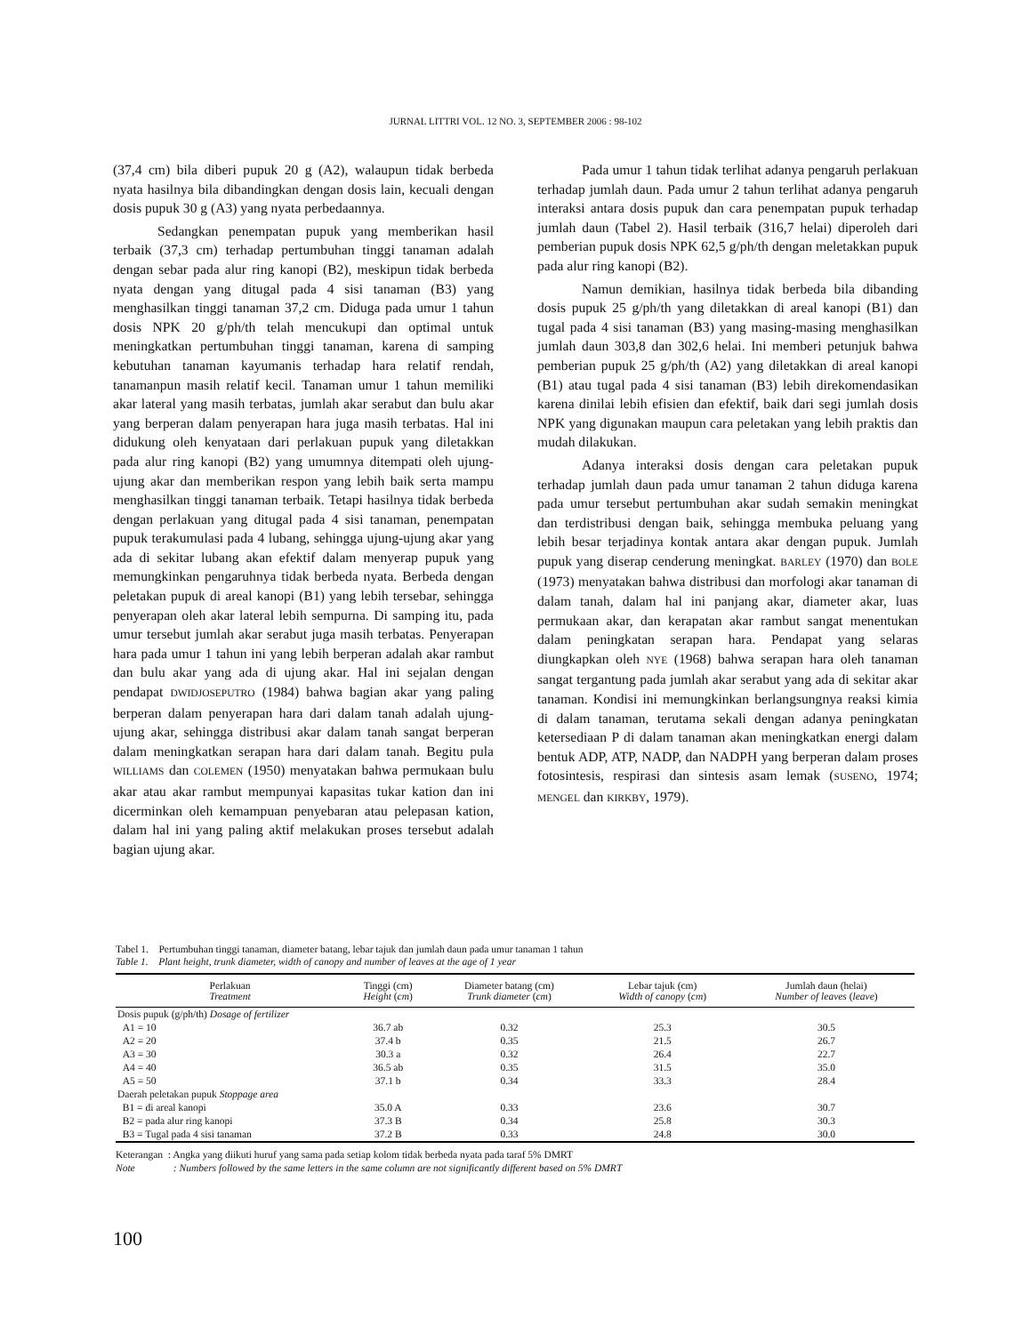JURNAL LITTRI VOL. 12 NO. 3, SEPTEMBER 2006 : 98-102
(37,4 cm) bila diberi pupuk 20 g (A2), walaupun tidak berbeda nyata hasilnya bila dibandingkan dengan dosis lain, kecuali dengan dosis pupuk 30 g (A3) yang nyata perbedaannya.
Sedangkan penempatan pupuk yang memberikan hasil terbaik (37,3 cm) terhadap pertumbuhan tinggi tanaman adalah dengan sebar pada alur ring kanopi (B2), meskipun tidak berbeda nyata dengan yang ditugal pada 4 sisi tanaman (B3) yang menghasilkan tinggi tanaman 37,2 cm. Diduga pada umur 1 tahun dosis NPK 20 g/ph/th telah mencukupi dan optimal untuk meningkatkan pertumbuhan tinggi tanaman, karena di samping kebutuhan tanaman kayumanis terhadap hara relatif rendah, tanamanpun masih relatif kecil. Tanaman umur 1 tahun memiliki akar lateral yang masih terbatas, jumlah akar serabut dan bulu akar yang berperan dalam penyerapan hara juga masih terbatas. Hal ini didukung oleh kenyataan dari perlakuan pupuk yang diletakkan pada alur ring kanopi (B2) yang umumnya ditempati oleh ujung-ujung akar dan memberikan respon yang lebih baik serta mampu menghasilkan tinggi tanaman terbaik. Tetapi hasilnya tidak berbeda dengan perlakuan yang ditugal pada 4 sisi tanaman, penempatan pupuk terakumulasi pada 4 lubang, sehingga ujung-ujung akar yang ada di sekitar lubang akan efektif dalam menyerap pupuk yang memungkinkan pengaruhnya tidak berbeda nyata. Berbeda dengan peletakan pupuk di areal kanopi (B1) yang lebih tersebar, sehingga penyerapan oleh akar lateral lebih sempurna. Di samping itu, pada umur tersebut jumlah akar serabut juga masih terbatas. Penyerapan hara pada umur 1 tahun ini yang lebih berperan adalah akar rambut dan bulu akar yang ada di ujung akar. Hal ini sejalan dengan pendapat DWIDJOSEPUTRO (1984) bahwa bagian akar yang paling berperan dalam penyerapan hara dari dalam tanah adalah ujung-ujung akar, sehingga distribusi akar dalam tanah sangat berperan dalam meningkatkan serapan hara dari dalam tanah. Begitu pula WILLIAMS dan COLEMEN (1950) menyatakan bahwa permukaan bulu akar atau akar rambut mempunyai kapasitas tukar kation dan ini dicerminkan oleh kemampuan penyebaran atau pelepasan kation, dalam hal ini yang paling aktif melakukan proses tersebut adalah bagian ujung akar.
Pada umur 1 tahun tidak terlihat adanya pengaruh perlakuan terhadap jumlah daun. Pada umur 2 tahun terlihat adanya pengaruh interaksi antara dosis pupuk dan cara penempatan pupuk terhadap jumlah daun (Tabel 2). Hasil terbaik (316,7 helai) diperoleh dari pemberian pupuk dosis NPK 62,5 g/ph/th dengan meletakkan pupuk pada alur ring kanopi (B2).
Namun demikian, hasilnya tidak berbeda bila dibanding dosis pupuk 25 g/ph/th yang diletakkan di areal kanopi (B1) dan tugal pada 4 sisi tanaman (B3) yang masing-masing menghasilkan jumlah daun 303,8 dan 302,6 helai. Ini memberi petunjuk bahwa pemberian pupuk 25 g/ph/th (A2) yang diletakkan di areal kanopi (B1) atau tugal pada 4 sisi tanaman (B3) lebih direkomendasikan karena dinilai lebih efisien dan efektif, baik dari segi jumlah dosis NPK yang digunakan maupun cara peletakan yang lebih praktis dan mudah dilakukan.
Adanya interaksi dosis dengan cara peletakan pupuk terhadap jumlah daun pada umur tanaman 2 tahun diduga karena pada umur tersebut pertumbuhan akar sudah semakin meningkat dan terdistribusi dengan baik, sehingga membuka peluang yang lebih besar terjadinya kontak antara akar dengan pupuk. Jumlah pupuk yang diserap cenderung meningkat. BARLEY (1970) dan BOLE (1973) menyatakan bahwa distribusi dan morfologi akar tanaman di dalam tanah, dalam hal ini panjang akar, diameter akar, luas permukaan akar, dan kerapatan akar rambut sangat menentukan dalam peningkatan serapan hara. Pendapat yang selaras diungkapkan oleh NYE (1968) bahwa serapan hara oleh tanaman sangat tergantung pada jumlah akar serabut yang ada di sekitar akar tanaman. Kondisi ini memungkinkan berlangsungnya reaksi kimia di dalam tanaman, terutama sekali dengan adanya peningkatan ketersediaan P di dalam tanaman akan meningkatkan energi dalam bentuk ADP, ATP, NADP, dan NADPH yang berperan dalam proses fotosintesis, respirasi dan sintesis asam lemak (SUSENO, 1974; MENGEL dan KIRKBY, 1979).
Tabel 1. Pertumbuhan tinggi tanaman, diameter batang, lebar tajuk dan jumlah daun pada umur tanaman 1 tahun
Table 1. Plant height, trunk diameter, width of canopy and number of leaves at the age of 1 year
| Perlakuan Treatment | Tinggi (cm) Height ( cm ) | Diameter batang (cm) Trunk diameter ( cm ) | Lebar tajuk (cm) Width of canopy ( cm ) | Jumlah daun (helai) Number of leaves ( leave ) |
| --- | --- | --- | --- | --- |
| Dosis pupuk (g/ph/th) Dosage of fertilizer | | | | |
| A1 = 10 | 36.7 ab | 0.32 | 25.3 | 30.5 |
| A2 = 20 | 37.4 b | 0.35 | 21.5 | 26.7 |
| A3 = 30 | 30.3 a | 0.32 | 26.4 | 22.7 |
| A4 = 40 | 36.5 ab | 0.35 | 31.5 | 35.0 |
| A5 = 50 | 37.1 b | 0.34 | 33.3 | 28.4 |
| Daerah peletakan pupuk Stoppage area | | | | |
| B1 = di areal kanopi | 35.0 A | 0.33 | 23.6 | 30.7 |
| B2 = pada alur ring kanopi | 37.3 B | 0.34 | 25.8 | 30.3 |
| B3 = Tugal pada 4 sisi tanaman | 37.2 B | 0.33 | 24.8 | 30.0 |
Keterangan : Angka yang diikuti huruf yang sama pada setiap kolom tidak berbeda nyata pada taraf 5% DMRT
Note : Numbers followed by the same letters in the same column are not significantly different based on 5% DMRT
100